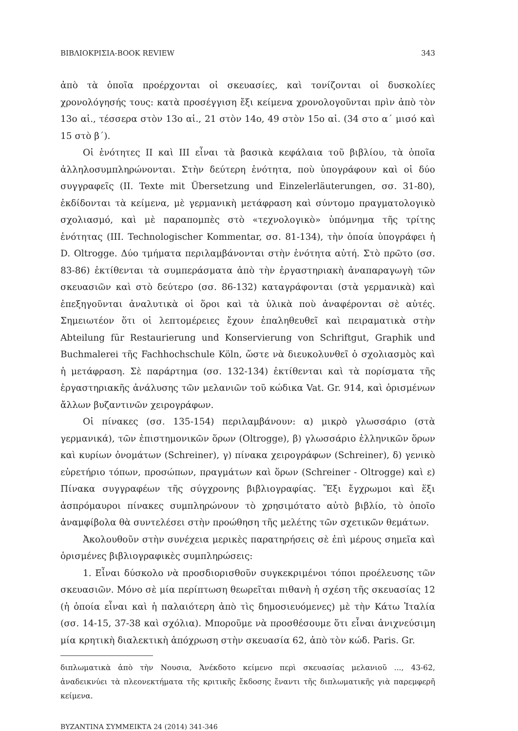ΒΙΒΛΙΟΚΡΙΣΙΑ-BOOK REVIEW 343
ἀπὸ τὰ ὁποῖα προέρχονται οἱ σκευασίες, καὶ τονίζονται οἱ δυσκολίες χρονολόγησής τους: κατὰ προσέγγιση ἔξι κείμενα χρονολογοῦνται πρὶν ἀπὸ τὸν 13ο αἰ., τέσσερα στὸν 13ο αἰ., 21 στὸν 14ο, 49 στὸν 15ο αἰ. (34 στο α΄ μισό καὶ 15 στὸ β΄).
Οἱ ἑνότητες ΙΙ καὶ ΙΙΙ εἶναι τὰ βασικὰ κεφάλαια τοῦ βιβλίου, τὰ ὁποῖα ἀλληλοσυμπληρώνονται. Στὴν δεύτερη ἑνότητα, ποὺ ὑπογράφουν καὶ οἱ δύο συγγραφεῖς (II. Texte mit Übersetzung und Einzelerläuterungen, σσ. 31-80), ἐκδίδονται τὰ κείμενα, μὲ γερμανικὴ μετάφραση καὶ σύντομο πραγματολογικὸ σχολιασμό, καὶ μὲ παραπομπὲς στὸ «τεχνολογικὸ» ὑπόμνημα τῆς τρίτης ἑνότητας (III. Technologischer Kommentar, σσ. 81-134), τὴν ὁποία ὑπογράφει ἡ D. Oltrogge. Δύο τμήματα περιλαμβάνονται στὴν ἑνότητα αὐτή. Στὸ πρῶτο (σσ. 83-86) ἐκτίθενται τὰ συμπεράσματα ἀπὸ τὴν ἐργαστηριακὴ ἀναπαραγωγὴ τῶν σκευασιῶν καὶ στὸ δεύτερο (σσ. 86-132) καταγράφονται (στὰ γερμανικὰ) καὶ ἐπεξηγοῦνται ἀναλυτικὰ οἱ ὅροι καὶ τὰ ὑλικὰ ποὺ ἀναφέρονται σὲ αὐτές. Σημειωτέον ὅτι οἱ λεπτομέρειες ἔχουν ἐπαληθευθεῖ καὶ πειραματικὰ στὴν Abteilung fūr Restaurierung und Konservierung von Schriftgut, Graphik und Buchmalerei τῆς Fachhochschule Köln, ὥστε νὰ διευκολυνθεῖ ὁ σχολιασμὸς καὶ ἡ μετάφραση. Σὲ παράρτημα (σσ. 132-134) ἐκτίθενται καὶ τὰ πορίσματα τῆς ἐργαστηριακῆς ἀνάλυσης τῶν μελανιῶν τοῦ κώδικα Vat. Gr. 914, καὶ ὁρισμένων ἄλλων βυζαντινῶν χειρογράφων.
Οἱ πίνακες (σσ. 135-154) περιλαμβάνουν: α) μικρὸ γλωσσάριο (στὰ γερμανικά), τῶν ἐπιστημονικῶν ὅρων (Oltrogge), β) γλωσσάριο ἑλληνικῶν ὅρων καὶ κυρίων ὀνομάτων (Schreiner), γ) πίνακα χειρογράφων (Schreiner), δ) γενικὸ εὑρετήριο τόπων, προσώπων, πραγμάτων καὶ ὅρων (Schreiner - Oltrogge) καὶ ε) Πίνακα συγγραφέων τῆς σύγχρονης βιβλιογραφίας. Ἕξι ἔγχρωμοι καὶ ἕξι ἀσπρόμαυροι πίνακες συμπληρώνουν τὸ χρησιμότατο αὐτὸ βιβλίο, τὸ ὁποῖο ἀναμφίβολα θὰ συντελέσει στὴν προώθηση τῆς μελέτης τῶν σχετικῶν θεμάτων.
Ἀκολουθοῦν στὴν συνέχεια μερικὲς παρατηρήσεις σὲ ἐπὶ μέρους σημεῖα καὶ ὁρισμένες βιβλιογραφικὲς συμπληρώσεις:
1. Εἶναι δύσκολο νὰ προσδιορισθοῦν συγκεκριμένοι τόποι προέλευσης τῶν σκευασιῶν. Μόνο σὲ μία περίπτωση θεωρεῖται πιθανὴ ἡ σχέση τῆς σκευασίας 12 (ἡ ὁποία εἶναι καὶ ἡ παλαιότερη ἀπὸ τὶς δημοσιευόμενες) μὲ τὴν Κάτω Ἰταλία (σσ. 14-15, 37-38 καὶ σχόλια). Μποροῦμε νὰ προσθέσουμε ὅτι εἶναι ἀνιχνεύσιμη μία κρητικὴ διαλεκτικὴ ἀπόχρωση στὴν σκευασία 62, ἀπὸ τὸν κώδ. Paris. Gr.
διπλωματικὰ ἀπὸ τὴν Νουσια, Ἀνέκδοτο κείμενο περὶ σκευασίας μελανιοῦ ..., 43-62, ἀναδεικνύει τὰ πλεονεκτήματα τῆς κριτικῆς ἔκδοσης ἔναντι τῆς διπλωματικῆς γιὰ παρεμφερῆ κείμενα.
ΒΥΖΑΝΤΙΝΑ ΣΥΜΜΕΙΚΤΑ 24 (2014) 341-346